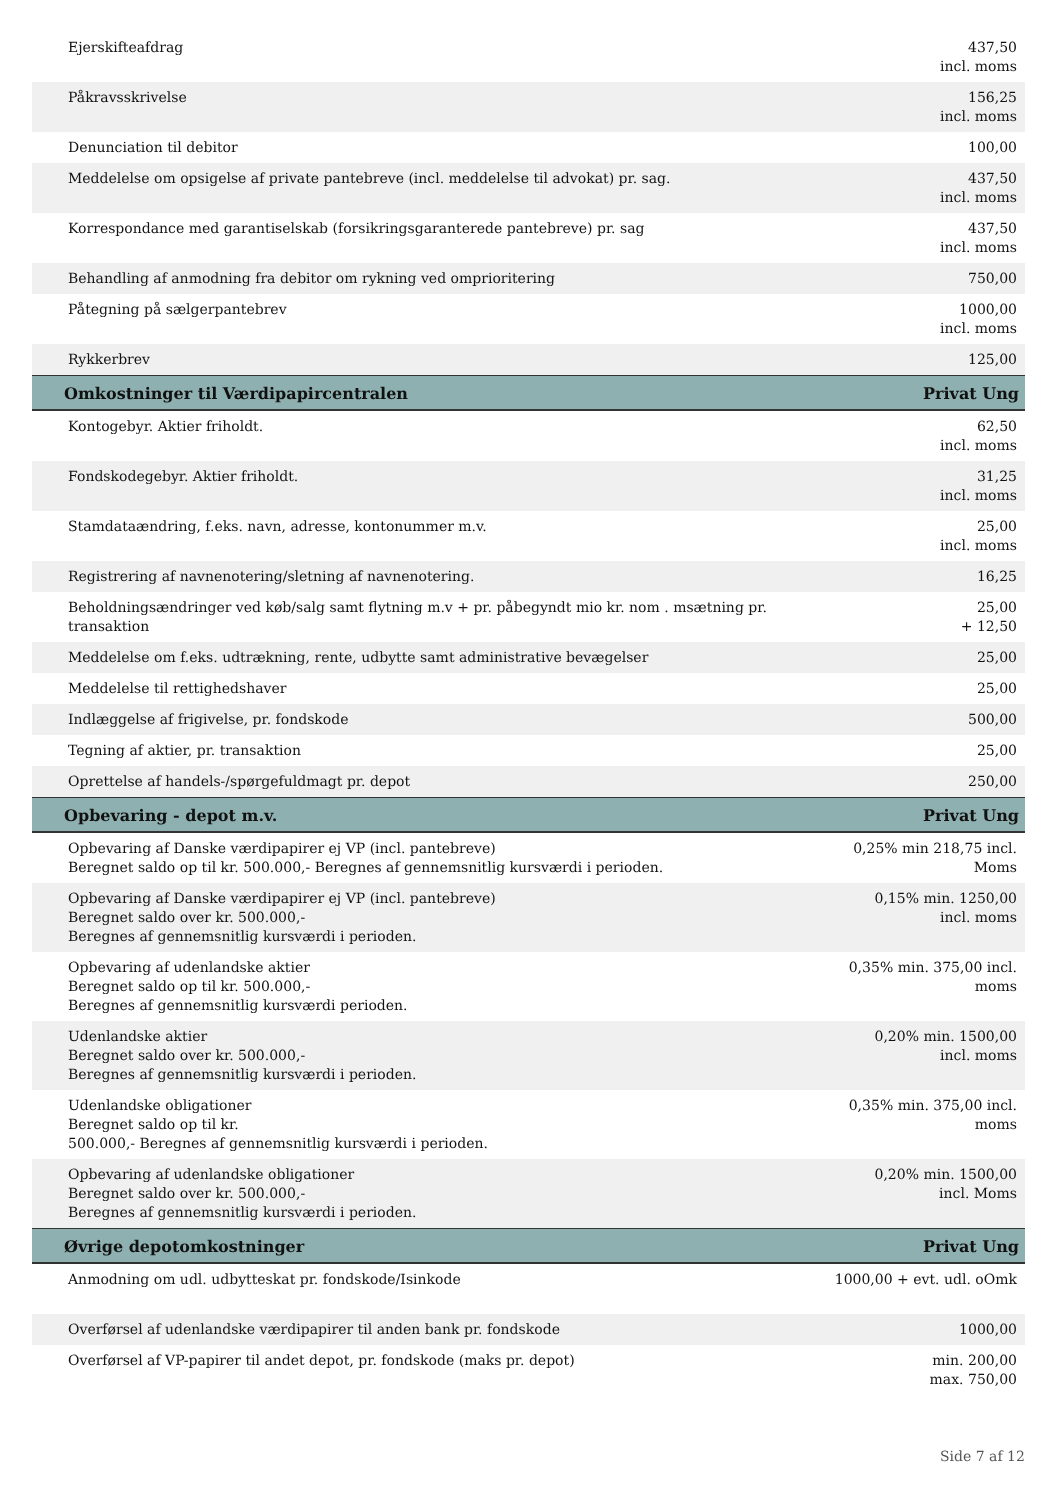| Ejerskifteafdrag | 437,50 incl. moms |
| Påkravsskrivelse | 156,25 incl. moms |
| Denunciation til debitor | 100,00 |
| Meddelelse om opsigelse af private pantebreve (incl. meddelelse til advokat) pr. sag. | 437,50 incl. moms |
| Korrespondance med garantiselskab (forsikringsgaranterede pantebreve) pr. sag | 437,50 incl. moms |
| Behandling af anmodning fra debitor om rykning ved omprioritering | 750,00 |
| Påtegning på sælgerpantebrev | 1000,00 incl. moms |
| Rykkerbrev | 125,00 |
| Omkostninger til Værdipapircentralen | Privat Ung |
| Kontogebyr. Aktier friholdt. | 62,50 incl. moms |
| Fondskodegebyr. Aktier friholdt. | 31,25 incl. moms |
| Stamdataændring, f.eks. navn, adresse, kontonummer m.v. | 25,00 incl. moms |
| Registrering af navnenotering/sletning af navnenotering. | 16,25 |
| Beholdningsændringer ved køb/salg samt flytning m.v + pr. påbegyndt mio kr. nom . msætning pr. transaktion | 25,00 + 12,50 |
| Meddelelse om f.eks. udtrækning, rente, udbytte samt administrative bevægelser | 25,00 |
| Meddelelse til rettighedshaver | 25,00 |
| Indlæggelse af frigivelse, pr. fondskode | 500,00 |
| Tegning af aktier, pr. transaktion | 25,00 |
| Oprettelse af handels-/spørgefuldmagt pr. depot | 250,00 |
| Opbevaring - depot m.v. | Privat Ung |
| Opbevaring af Danske værdipapirer ej VP (incl. pantebreve) Beregnet saldo op til kr. 500.000,- Beregnes af gennemsnitlig kursværdi i perioden. | 0,25% min 218,75 incl. Moms |
| Opbevaring af Danske værdipapirer ej VP (incl. pantebreve) Beregnet saldo over kr. 500.000,- Beregnes af gennemsnitlig kursværdi i perioden. | 0,15% min. 1250,00 incl. moms |
| Opbevaring af udenlandske aktier Beregnet saldo op til kr. 500.000,- Beregnes af gennemsnitlig kursværdi perioden. | 0,35% min. 375,00 incl. moms |
| Udenlandske aktier Beregnet saldo over kr. 500.000,- Beregnes af gennemsnitlig kursværdi i perioden. | 0,20% min. 1500,00 incl. moms |
| Udenlandske obligationer Beregnet saldo op til kr. 500.000,- Beregnes af gennemsnitlig kursværdi i perioden. | 0,35% min. 375,00 incl. moms |
| Opbevaring af udenlandske obligationer Beregnet saldo over kr. 500.000,- Beregnes af gennemsnitlig kursværdi i perioden. | 0,20% min. 1500,00 incl. Moms |
| Øvrige depotomkostninger | Privat Ung |
| Anmodning om udl. udbytteskat pr. fondskode/Isinkode | 1000,00 + evt. udl. oOmk |
| Overførsel af udenlandske værdipapirer til anden bank pr. fondskode | 1000,00 |
| Overførsel af VP-papirer til andet depot, pr. fondskode (maks pr. depot) | min. 200,00 max. 750,00 |
Side 7 af 12